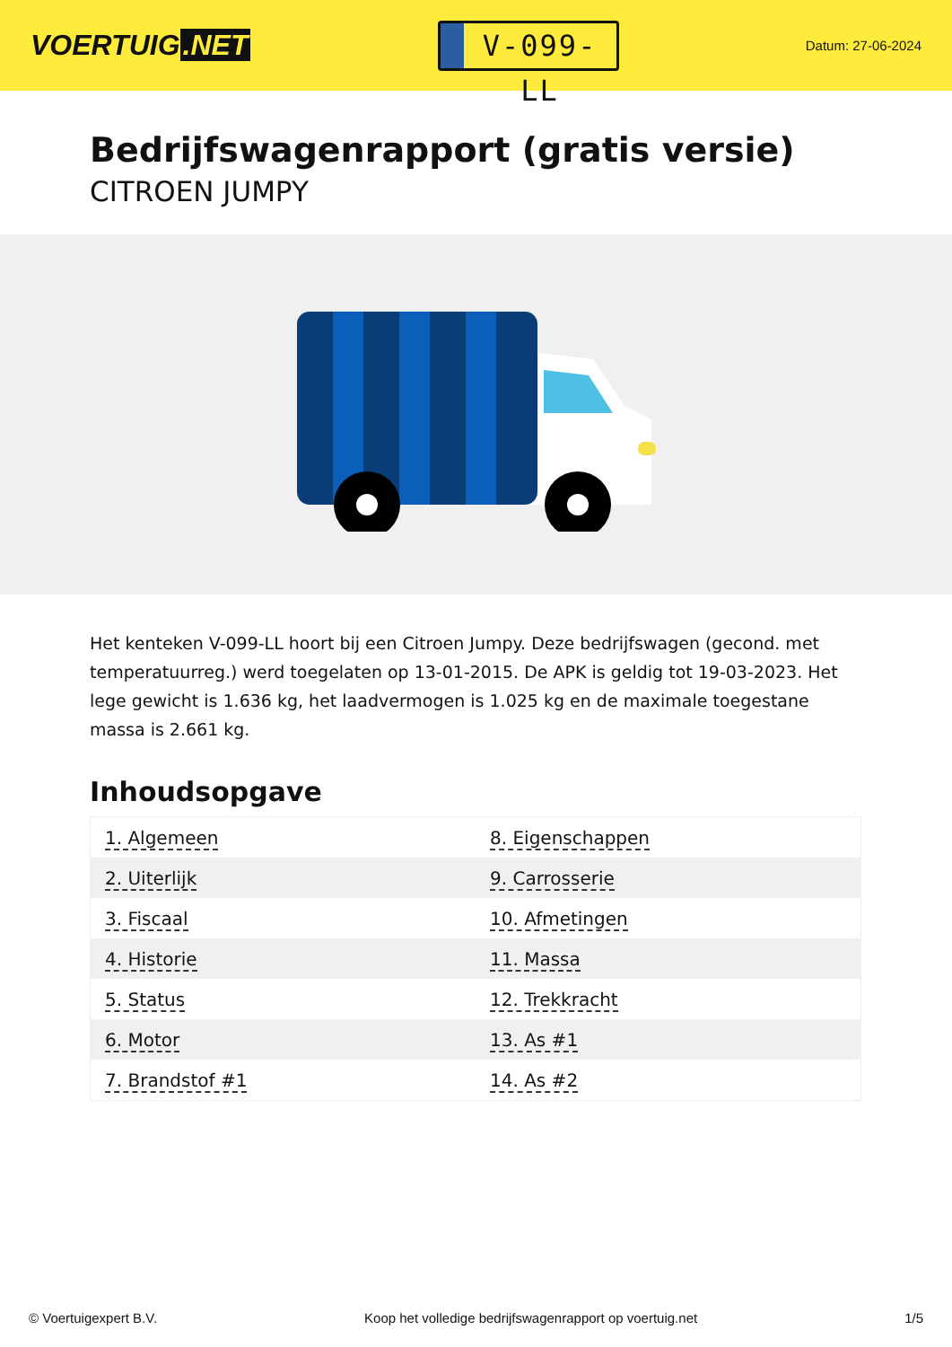VOERTUIG.NET
V-099-LL
Datum: 27-06-2024
Bedrijfswagenrapport (gratis versie)
CITROEN JUMPY
Het kenteken V-099-LL hoort bij een Citroen Jumpy. Deze bedrijfswagen (gecond. met temperatuurreg.) werd toegelaten op 13-01-2015. De APK is geldig tot 19-03-2023. Het lege gewicht is 1.636 kg, het laadvermogen is 1.025 kg en de maximale toegestane massa is 2.661 kg.
Inhoudsopgave
| 1. Algemeen | 8. Eigenschappen |
| 2. Uiterlijk | 9. Carrosserie |
| 3. Fiscaal | 10. Afmetingen |
| 4. Historie | 11. Massa |
| 5. Status | 12. Trekkracht |
| 6. Motor | 13. As #1 |
| 7. Brandstof #1 | 14. As #2 |
© Voertuigexpert B.V. Koop het volledige bedrijfswagenrapport op voertuig.net 1/5